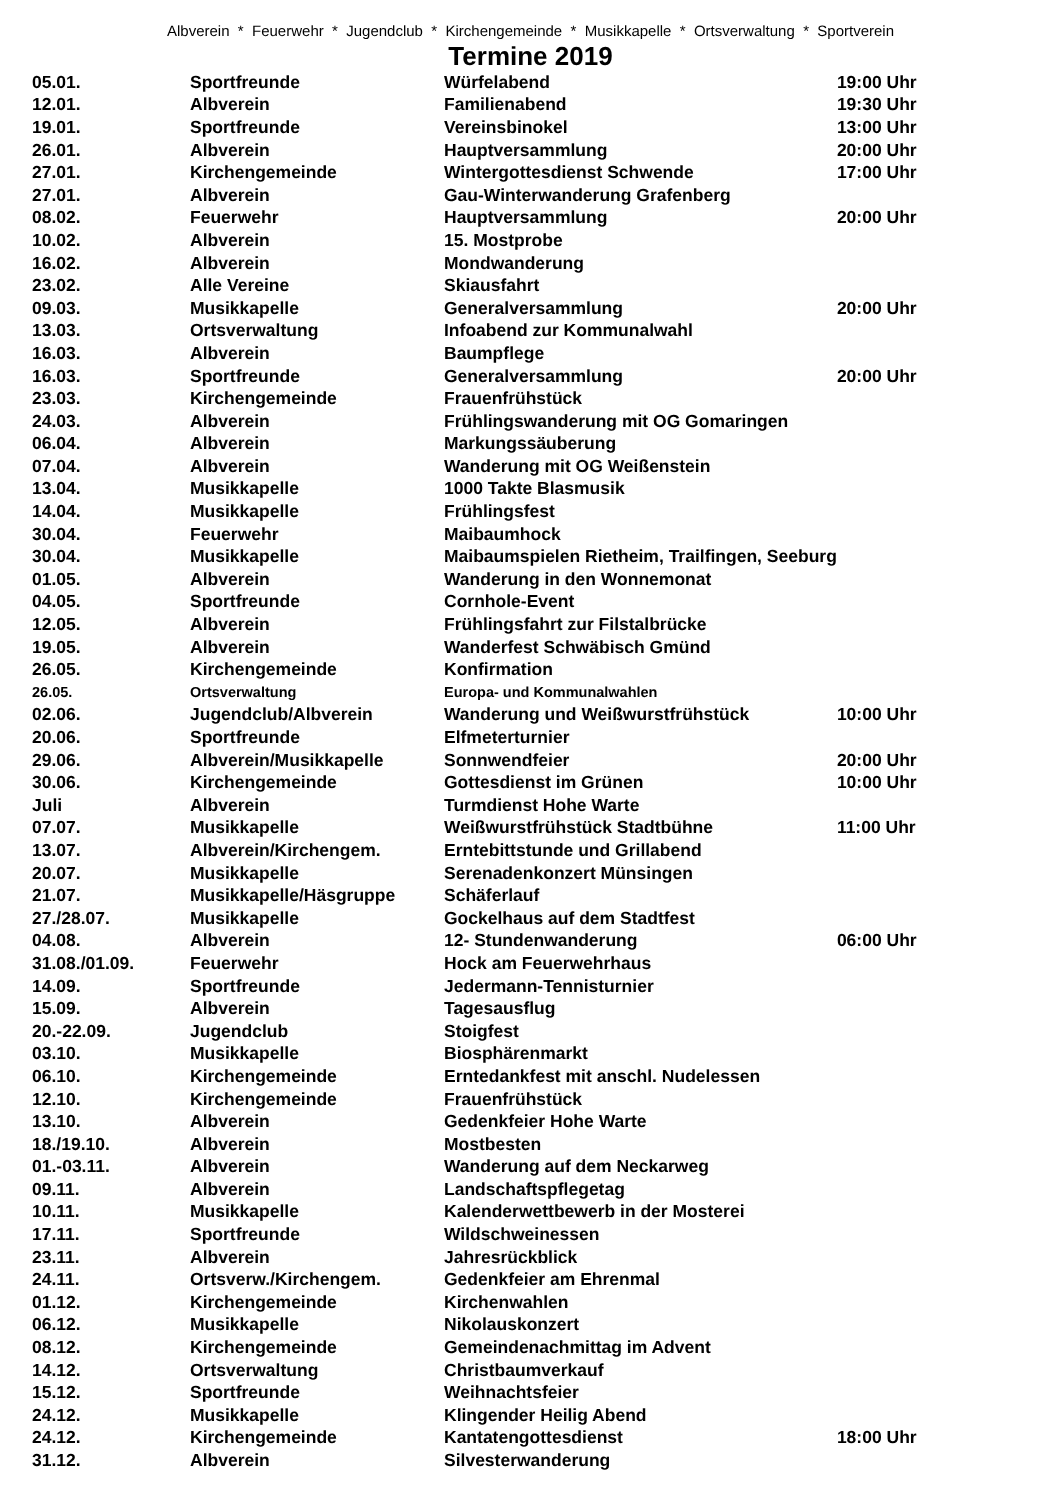Albverein * Feuerwehr * Jugendclub * Kirchengemeinde * Musikkapelle * Ortsverwaltung * Sportverein
Termine 2019
| 05.01. | Sportfreunde | Würfelabend | 19:00 Uhr |
| 12.01. | Albverein | Familienabend | 19:30 Uhr |
| 19.01. | Sportfreunde | Vereinsbinokel | 13:00 Uhr |
| 26.01. | Albverein | Hauptversammlung | 20:00 Uhr |
| 27.01. | Kirchengemeinde | Wintergottesdienst Schwende | 17:00 Uhr |
| 27.01. | Albverein | Gau-Winterwanderung Grafenberg | |
| 08.02. | Feuerwehr | Hauptversammlung | 20:00 Uhr |
| 10.02. | Albverein | 15. Mostprobe | |
| 16.02. | Albverein | Mondwanderung | |
| 23.02. | Alle Vereine | Skiausfahrt | |
| 09.03. | Musikkapelle | Generalversammlung | 20:00 Uhr |
| 13.03. | Ortsverwaltung | Infoabend zur Kommunalwahl | |
| 16.03. | Albverein | Baumpflege | |
| 16.03. | Sportfreunde | Generalversammlung | 20:00 Uhr |
| 23.03. | Kirchengemeinde | Frauenfrühstück | |
| 24.03. | Albverein | Frühlingswanderung mit OG Gomaringen | |
| 06.04. | Albverein | Markungssäuberung | |
| 07.04. | Albverein | Wanderung mit OG Weißenstein | |
| 13.04. | Musikkapelle | 1000 Takte Blasmusik | |
| 14.04. | Musikkapelle | Frühlingsfest | |
| 30.04. | Feuerwehr | Maibaumhock | |
| 30.04. | Musikkapelle | Maibaumspielen Rietheim, Trailfingen, Seeburg | |
| 01.05. | Albverein | Wanderung in den Wonnemonat | |
| 04.05. | Sportfreunde | Cornhole-Event | |
| 12.05. | Albverein | Frühlingsfahrt zur Filstalbrücke | |
| 19.05. | Albverein | Wanderfest Schwäbisch Gmünd | |
| 26.05. | Kirchengemeinde | Konfirmation | |
| 26.05. | Ortsverwaltung | Europa- und Kommunalwahlen | |
| 02.06. | Jugendclub/Albverein | Wanderung und Weißwurstfrühstück | 10:00 Uhr |
| 20.06. | Sportfreunde | Elfmeterturnier | |
| 29.06. | Albverein/Musikkapelle | Sonnwendfeier | 20:00 Uhr |
| 30.06. | Kirchengemeinde | Gottesdienst im Grünen | 10:00 Uhr |
| Juli | Albverein | Turmdienst Hohe Warte | |
| 07.07. | Musikkapelle | Weißwurstfrühstück Stadtbühne | 11:00 Uhr |
| 13.07. | Albverein/Kirchengem. | Erntebittstunde und Grillabend | |
| 20.07. | Musikkapelle | Serenadenkonzert Münsingen | |
| 21.07. | Musikkapelle/Häsgruppe | Schäferlauf | |
| 27./28.07. | Musikkapelle | Gockelhaus auf dem Stadtfest | |
| 04.08. | Albverein | 12- Stundenwanderung | 06:00 Uhr |
| 31.08./01.09. | Feuerwehr | Hock am Feuerwehrhaus | |
| 14.09. | Sportfreunde | Jedermann-Tennisturnier | |
| 15.09. | Albverein | Tagesausflug | |
| 20.-22.09. | Jugendclub | Stoigfest | |
| 03.10. | Musikkapelle | Biosphärenmarkt | |
| 06.10. | Kirchengemeinde | Erntedankfest mit anschl. Nudelessen | |
| 12.10. | Kirchengemeinde | Frauenfrühstück | |
| 13.10. | Albverein | Gedenkfeier Hohe Warte | |
| 18./19.10. | Albverein | Mostbesten | |
| 01.-03.11. | Albverein | Wanderung auf dem Neckarweg | |
| 09.11. | Albverein | Landschaftspflegetag | |
| 10.11. | Musikkapelle | Kalenderwettbewerb in der Mosterei | |
| 17.11. | Sportfreunde | Wildschweinessen | |
| 23.11. | Albverein | Jahresrückblick | |
| 24.11. | Ortsverw./Kirchengem. | Gedenkfeier am Ehrenmal | |
| 01.12. | Kirchengemeinde | Kirchenwahlen | |
| 06.12. | Musikkapelle | Nikolauskonzert | |
| 08.12. | Kirchengemeinde | Gemeindenachmittag im Advent | |
| 14.12. | Ortsverwaltung | Christbaumverkauf | |
| 15.12. | Sportfreunde | Weihnachtsfeier | |
| 24.12. | Musikkapelle | Klingender Heilig Abend | |
| 24.12. | Kirchengemeinde | Kantatengottesdienst | 18:00 Uhr |
| 31.12. | Albverein | Silvesterwanderung | |